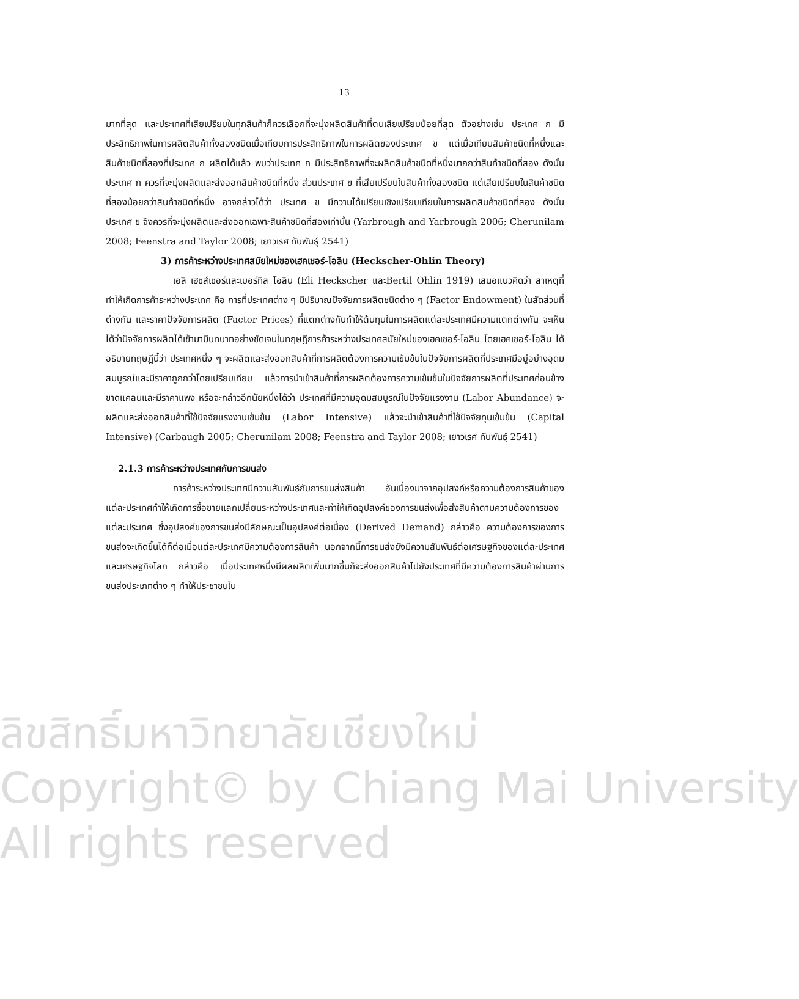ลิขสิทธิ์มหาวิทยาลัยเชียงใหม่
Copyright© by Chiang Mai University
All rights reserved
13
มากที่สุด และประเทศที่เสียเปรียบในทุกสินค้าก็ควรเลือกที่จะมุ่งผลิตสินค้าที่ตนเสียเปรียบน้อยที่สุด ตัวอย่างเช่น ประเทศ ก มีประสิทธิภาพในการผลิตสินค้าทั้งสองชนิดเมื่อเทียบการประสิทธิภาพในการผลิตของประเทศ ข แต่เมื่อเทียบสินค้าชนิดที่หนึ่งและสินค้าชนิดที่สองที่ประเทศ ก ผลิตได้แล้ว พบว่าประเทศ ก มีประสิทธิภาพที่จะผลิตสินค้าชนิดที่หนึ่งมากกว่าสินค้าชนิดที่สอง ดังนั้นประเทศ ก ควรที่จะมุ่งผลิตและส่งออกสินค้าชนิดที่หนึ่ง ส่วนประเทศ ข ที่เสียเปรียบในสินค้าทั้งสองชนิด แต่เสียเปรียบในสินค้าชนิดที่สองน้อยกว่าสินค้าชนิดที่หนึ่ง อาจกล่าวได้ว่า ประเทศ ข มีความได้เปรียบเชิงเปรียบเทียบในการผลิตสินค้าชนิดที่สอง ดังนั้นประเทศ ข จึงควรที่จะมุ่งผลิตและส่งออกเฉพาะสินค้าชนิดที่สองเท่านั้น (Yarbrough and Yarbrough 2006; Cherunilam 2008; Feenstra and Taylor 2008; เยาวเรศ ทับพันธุ์ 2541)
3) การค้าระหว่างประเทศสมัยใหม่ของเฮคเชอร์-โอลิน (Heckscher-Ohlin Theory)
เอลิ เฮชส์เชอร์และเบอร์ทิล โอลิน (Eli Heckscher และBertil Ohlin 1919) เสนอแนวคิดว่า สาเหตุที่ทำให้เกิดการค้าระหว่างประเทศ คือ การที่ประเทศต่าง ๆ มีปริมาณปัจจัยการผลิตชนิดต่าง ๆ (Factor Endowment) ในสัดส่วนที่ต่างกัน และราคาปัจจัยการผลิต (Factor Prices) ที่แตกต่างกันทำให้ต้นทุนในการผลิตแต่ละประเทศมีความแตกต่างกัน จะเห็นได้ว่าปัจจัยการผลิตได้เข้ามามีบทบาทอย่างชัดเจนในทฤษฎีการค้าระหว่างประเทศสมัยใหม่ของเฮคเชอร์-โอลิน โดยเฮคเชอร์-โอลิน ได้อธิบายทฤษฎีนี้ว่า ประเทศหนึ่ง ๆ จะผลิตและส่งออกสินค้าที่การผลิตต้องการความเข้มข้นในปัจจัยการผลิตที่ประเทศมีอยู่อย่างอุดมสมบูรณ์และมีราคาถูกกว่าโดยเปรียบเทียบ แล้วการนำเข้าสินค้าที่การผลิตต้องการความเข้มข้นในปัจจัยการผลิตที่ประเทศค่อนข้างขาดแคลนและมีราคาแพง หรือจะกล่าวอีกนัยหนึ่งได้ว่า ประเทศที่มีความอุดมสมบูรณ์ในปัจจัยแรงงาน (Labor Abundance) จะผลิตและส่งออกสินค้าที่ใช้ปัจจัยแรงงานเข้มข้น (Labor Intensive) แล้วจะนำเข้าสินค้าที่ใช้ปัจจัยทุนเข้มข้น (Capital Intensive) (Carbaugh 2005; Cherunilam 2008; Feenstra and Taylor 2008; เยาวเรศ ทับพันธุ์ 2541)
2.1.3 การค้าระหว่างประเทศกับการขนส่ง
การค้าระหว่างประเทศมีความสัมพันธ์กับการขนส่งสินค้า อันเนื่องมาจากอุปสงค์หรือความต้องการสินค้าของแต่ละประเทศทำให้เกิดการซื้อขายแลกเปลี่ยนระหว่างประเทศและทำให้เกิดอุปสงค์ของการขนส่งเพื่อส่งสินค้าตามความต้องการของแต่ละประเทศ ซึ่งอุปสงค์ของการขนส่งมีลักษณะเป็นอุปสงค์ต่อเนื่อง (Derived Demand) กล่าวคือ ความต้องการของการขนส่งจะเกิดขึ้นได้ก็ต่อเมื่อแต่ละประเทศมีความต้องการสินค้า นอกจากนี้การขนส่งยังมีความสัมพันธ์ต่อเศรษฐกิจของแต่ละประเทศและเศรษฐกิจโลก กล่าวคือ เมื่อประเทศหนึ่งมีผลผลิตเพิ่มมากขึ้นก็จะส่งออกสินค้าไปยังประเทศที่มีความต้องการสินค้าผ่านการขนส่งประเภทต่าง ๆ ทำให้ประชาชนใน